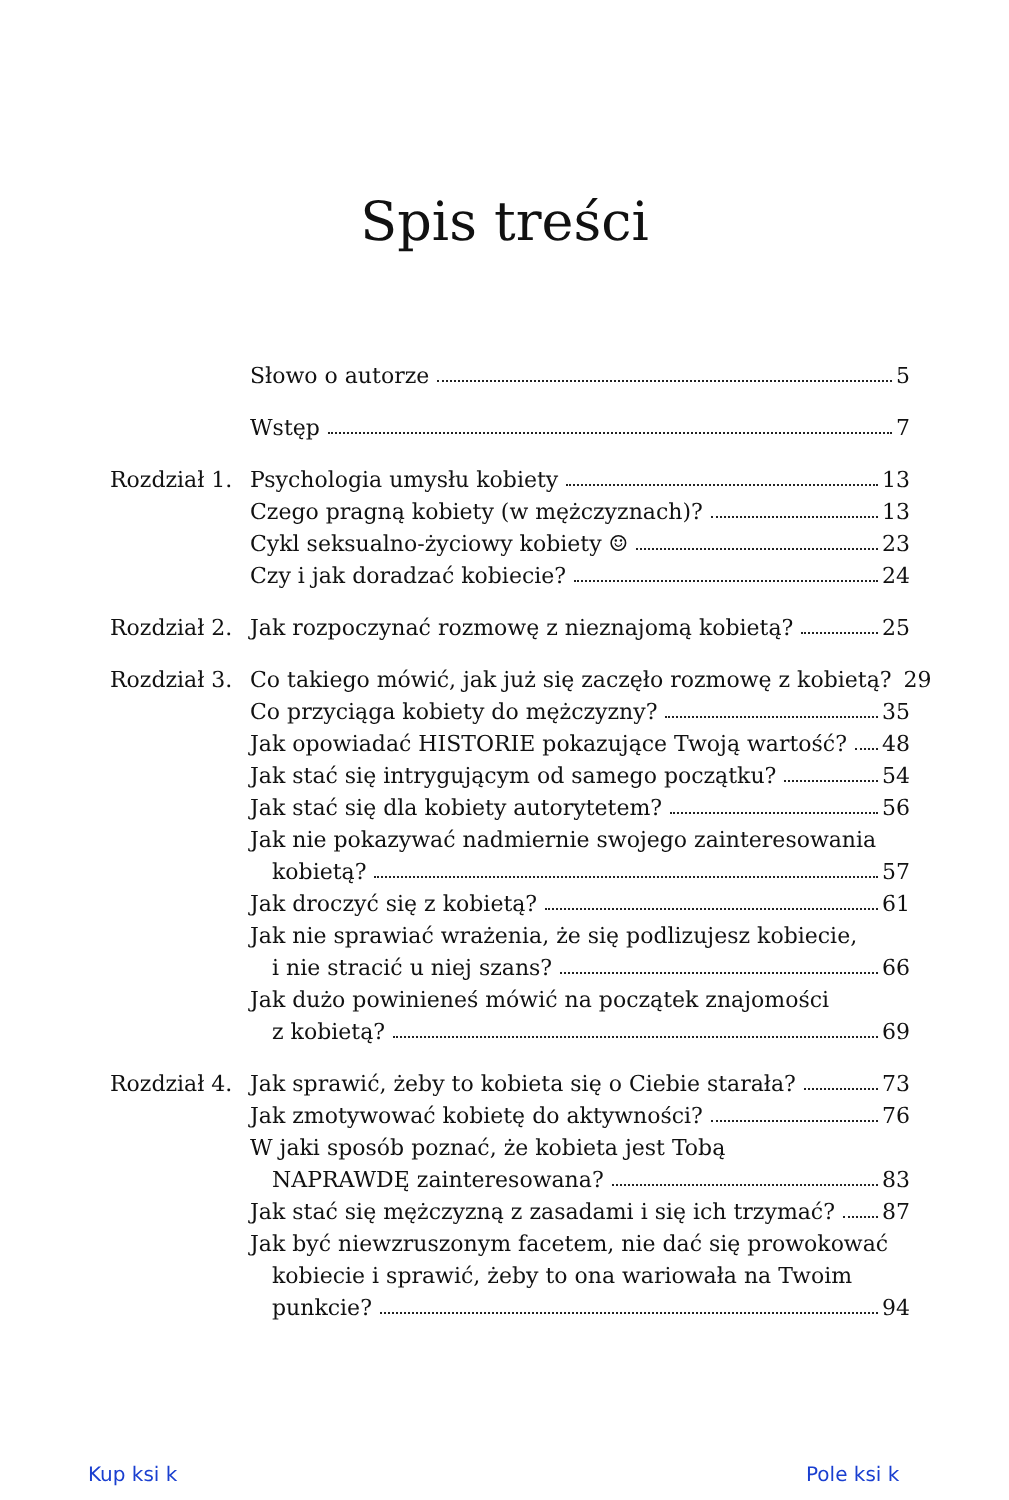Spis treści
Słowo o autorze 5
Wstęp 7
Rozdział 1.
Psychologia umysłu kobiety 13
Czego pragną kobiety (w mężczyznach)? 13
Cykl seksualno-życiowy kobiety ☺ 23
Czy i jak doradzać kobiecie? 24
Rozdział 2.
Jak rozpoczynać rozmowę z nieznajomą kobietą? 25
Rozdział 3.
Co takiego mówić, jak już się zaczęło rozmowę z kobietą? 29
Co przyciąga kobiety do mężczyzny? 35
Jak opowiadać HISTORIE pokazujące Twoją wartość? 48
Jak stać się intrygującym od samego początku? 54
Jak stać się dla kobiety autorytetem? 56
Jak nie pokazywać nadmiernie swojego zainteresowania
kobietą? 57
Jak droczyć się z kobietą? 61
Jak nie sprawiać wrażenia, że się podlizujesz kobiecie,
i nie stracić u niej szans? 66
Jak dużo powinieneś mówić na początek znajomości
z kobietą? 69
Rozdział 4.
Jak sprawić, żeby to kobieta się o Ciebie starała? 73
Jak zmotywować kobietę do aktywności? 76
W jaki sposób poznać, że kobieta jest Tobą
NAPRAWDĘ zainteresowana? 83
Jak stać się mężczyzną z zasadami i się ich trzymać? 87
Jak być niewzruszonym facetem, nie dać się prowokować
kobiecie i sprawić, żeby to ona wariowała na Twoim
punkcie? 94
Kup ksi k Pole ksi k